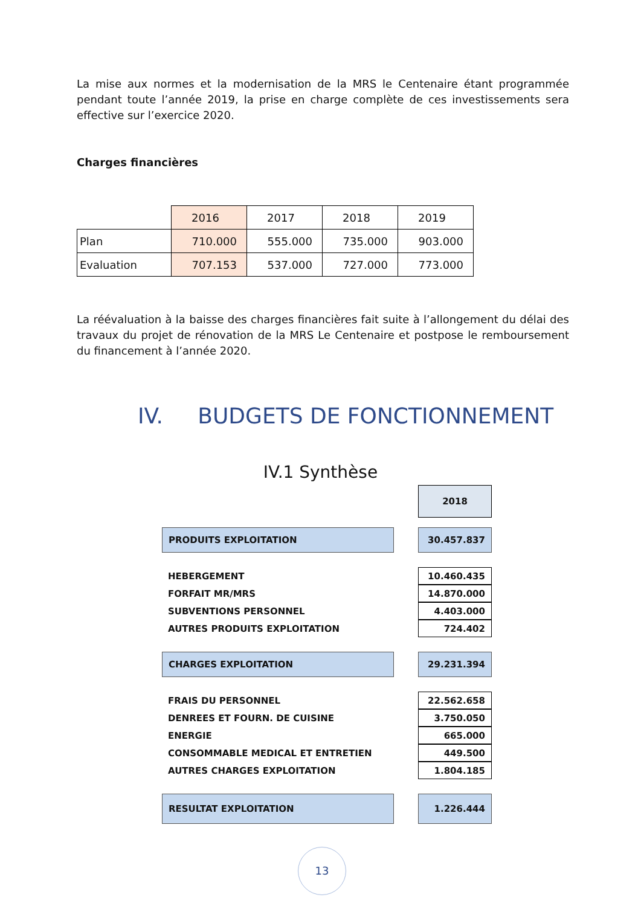La mise aux normes et la modernisation de la MRS le Centenaire étant programmée pendant toute l’année 2019, la prise en charge complète de ces investissements sera effective sur l’exercice 2020.
Charges financières
| | 2016 | 2017 | 2018 | 2019 |
| Plan | 710.000 | 555.000 | 735.000 | 903.000 |
| Evaluation | 707.153 | 537.000 | 727.000 | 773.000 |
La réévaluation à la baisse des charges financières fait suite à l’allongement du délai des travaux du projet de rénovation de la MRS Le Centenaire et postpose le remboursement du financement à l’année 2020.
IV. BUDGETS DE FONCTIONNEMENT
IV.1 Synthèse
| | | 2018 |
| PRODUITS EXPLOITATION | | 30.457.837 |
| HEBERGEMENT | | 10.460.435 |
| FORFAIT MR/MRS | | 14.870.000 |
| SUBVENTIONS PERSONNEL | | 4.403.000 |
| AUTRES PRODUITS EXPLOITATION | | 724.402 |
| CHARGES EXPLOITATION | | 29.231.394 |
| FRAIS DU PERSONNEL | | 22.562.658 |
| DENREES ET FOURN. DE CUISINE | | 3.750.050 |
| ENERGIE | | 665.000 |
| CONSOMMABLE MEDICAL ET ENTRETIEN | | 449.500 |
| AUTRES CHARGES EXPLOITATION | | 1.804.185 |
| RESULTAT EXPLOITATION | | 1.226.444 |
13